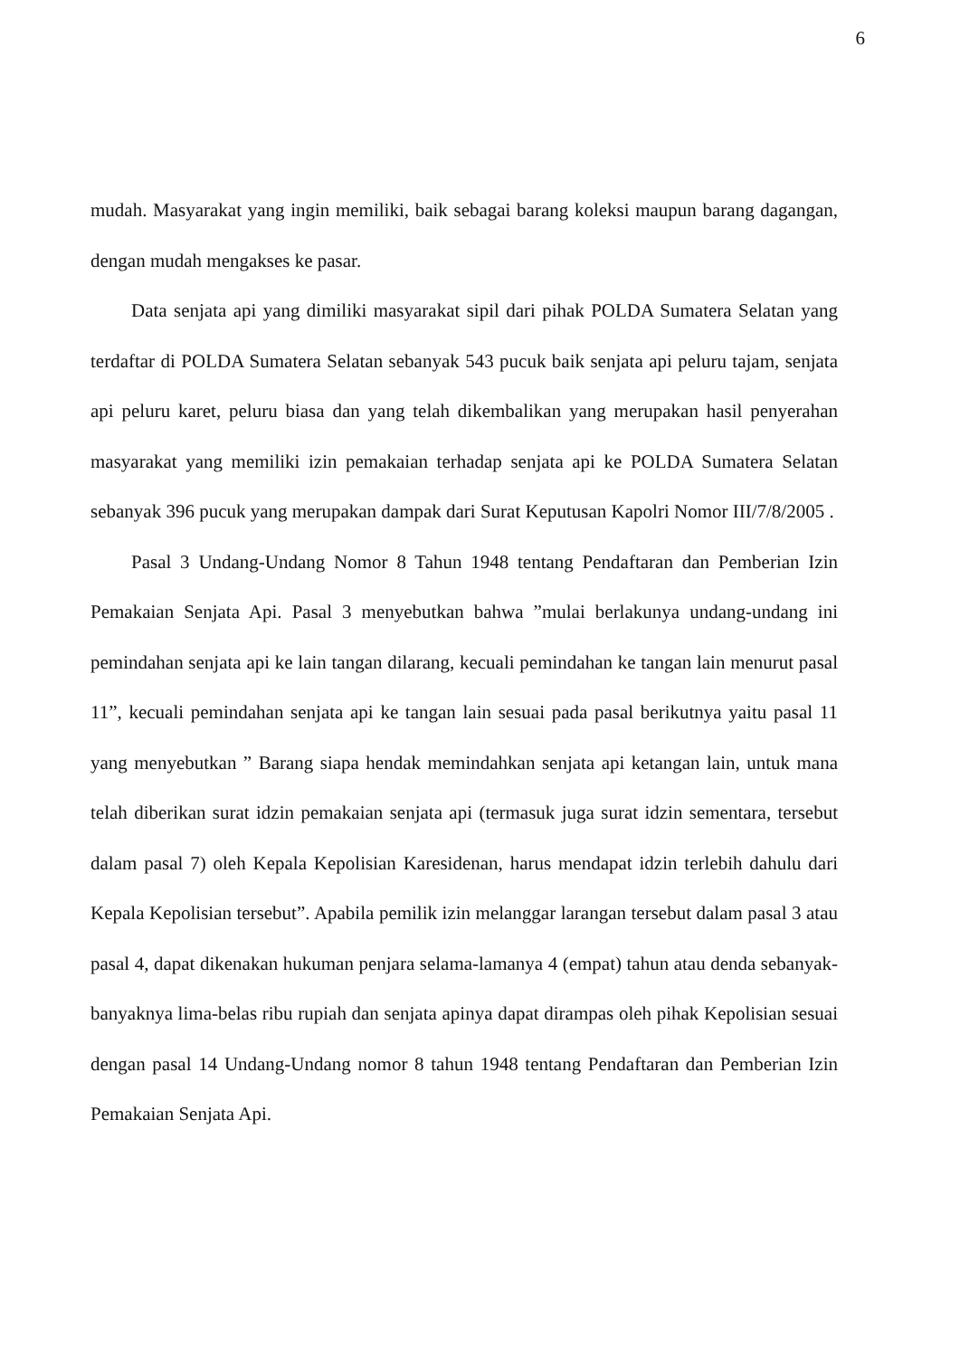6
mudah. Masyarakat yang ingin memiliki, baik sebagai barang koleksi maupun barang dagangan, dengan mudah mengakses ke pasar.
Data senjata api yang dimiliki masyarakat sipil dari pihak POLDA Sumatera Selatan yang terdaftar di POLDA Sumatera Selatan sebanyak 543 pucuk baik senjata api peluru tajam, senjata api peluru karet, peluru biasa dan yang telah dikembalikan yang merupakan hasil penyerahan masyarakat yang memiliki izin pemakaian terhadap senjata api ke POLDA Sumatera Selatan sebanyak 396 pucuk yang merupakan dampak dari Surat Keputusan Kapolri Nomor III/7/8/2005 .
Pasal 3 Undang-Undang Nomor 8 Tahun 1948 tentang Pendaftaran dan Pemberian Izin Pemakaian Senjata Api. Pasal 3 menyebutkan bahwa ”mulai berlakunya undang-undang ini pemindahan senjata api ke lain tangan dilarang, kecuali pemindahan ke tangan lain menurut pasal 11”, kecuali pemindahan senjata api ke tangan lain sesuai pada pasal berikutnya yaitu pasal 11 yang menyebutkan ” Barang siapa hendak memindahkan senjata api ketangan lain, untuk mana telah diberikan surat idzin pemakaian senjata api (termasuk juga surat idzin sementara, tersebut dalam pasal 7) oleh Kepala Kepolisian Karesidenan, harus mendapat idzin terlebih dahulu dari Kepala Kepolisian tersebut”. Apabila pemilik izin melanggar larangan tersebut dalam pasal 3 atau pasal 4, dapat dikenakan hukuman penjara selama-lamanya 4 (empat) tahun atau denda sebanyak-banyaknya lima-belas ribu rupiah dan senjata apinya dapat dirampas oleh pihak Kepolisian sesuai dengan pasal 14 Undang-Undang nomor 8 tahun 1948 tentang Pendaftaran dan Pemberian Izin Pemakaian Senjata Api.